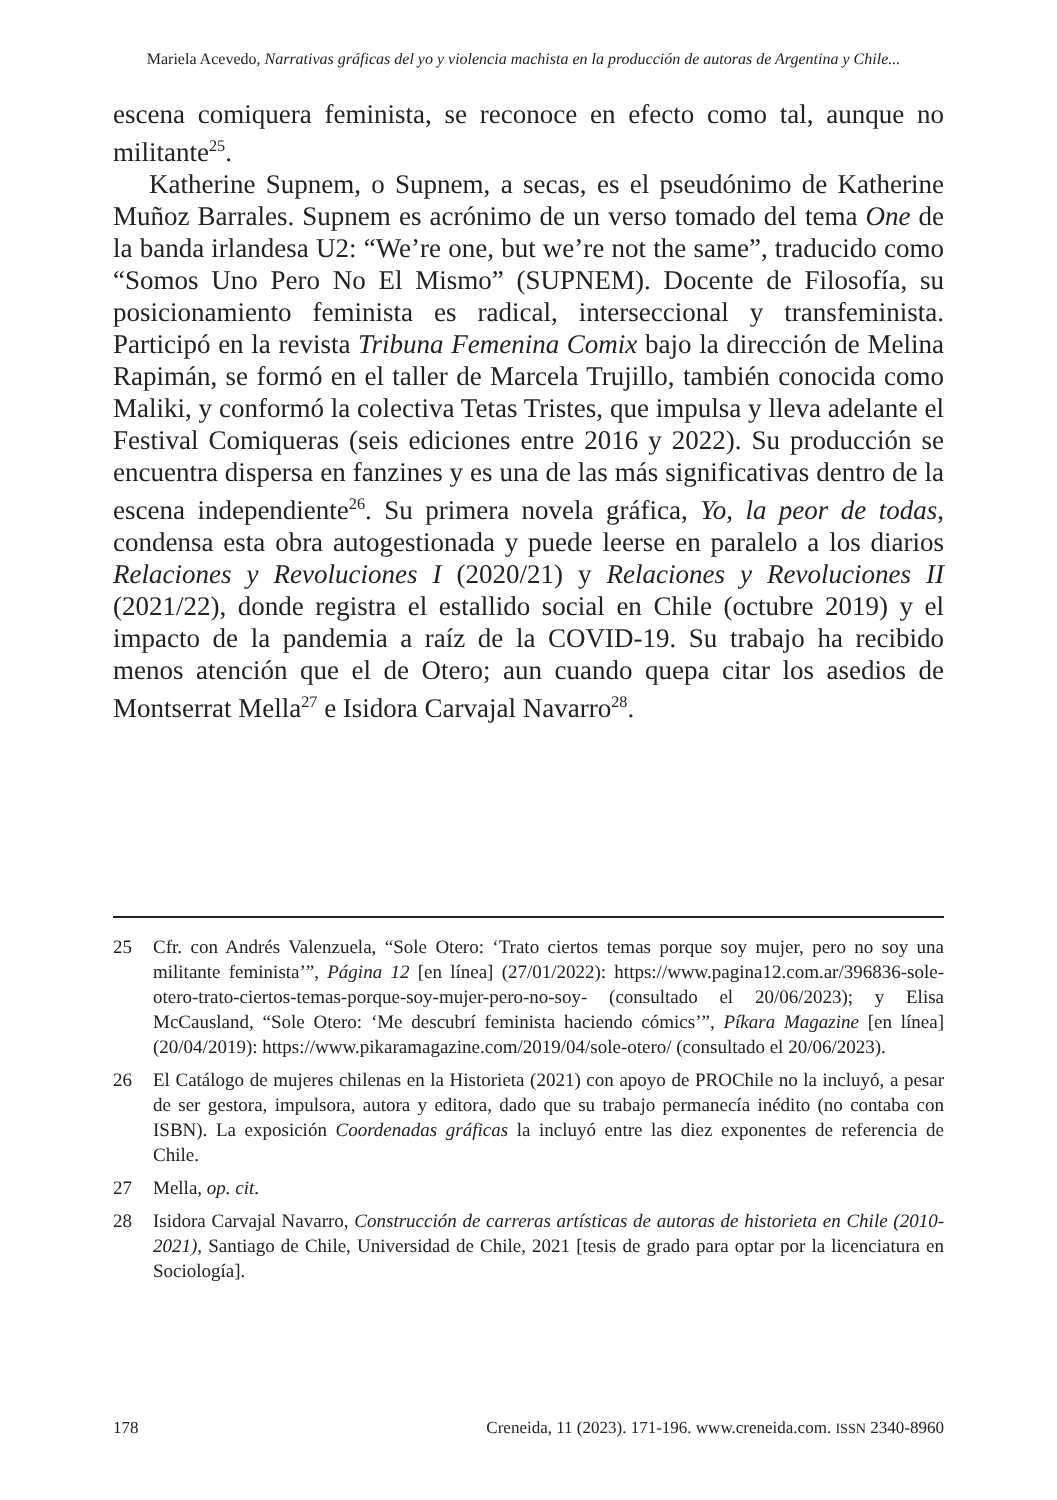Mariela Acevedo, Narrativas gráficas del yo y violencia machista en la producción de autoras de Argentina y Chile...
escena comiquera feminista, se reconoce en efecto como tal, aunque no militante<sup>25</sup>.
Katherine Supnem, o Supnem, a secas, es el pseudónimo de Katherine Muñoz Barrales. Supnem es acrónimo de un verso tomado del tema One de la banda irlandesa U2: “We’re one, but we’re not the same”, traducido como “Somos Uno Pero No El Mismo” (SUPNEM). Docente de Filosofía, su posicionamiento feminista es radical, interseccional y transfeminista. Participó en la revista Tribuna Femenina Comix bajo la dirección de Melina Rapimán, se formó en el taller de Marcela Trujillo, también conocida como Maliki, y conformó la colectiva Tetas Tristes, que impulsa y lleva adelante el Festival Comiqueras (seis ediciones entre 2016 y 2022). Su producción se encuentra dispersa en fanzines y es una de las más significativas dentro de la escena independiente<sup>26</sup>. Su primera novela gráfica, Yo, la peor de todas, condensa esta obra autogestionada y puede leerse en paralelo a los diarios Relaciones y Revoluciones I (2020/21) y Relaciones y Revoluciones II (2021/22), donde registra el estallido social en Chile (octubre 2019) y el impacto de la pandemia a raíz de la COVID-19. Su trabajo ha recibido menos atención que el de Otero; aun cuando quepa citar los asedios de Montserrat Mella<sup>27</sup> e Isidora Carvajal Navarro<sup>28</sup>.
25 Cfr. con Andrés Valenzuela, “Sole Otero: ‘Trato ciertos temas porque soy mujer, pero no soy una militante feminista’”, Página 12 [en línea] (27/01/2022): https://www.pagina12.com.ar/396836-sole-otero-trato-ciertos-temas-porque-soy-mujer-pero-no-soy- (consultado el 20/06/2023); y Elisa McCausland, “Sole Otero: ‘Me descubrí feminista haciendo cómics’”, Píkara Magazine [en línea] (20/04/2019): https://www.pikaramagazine.com/2019/04/sole-otero/ (consultado el 20/06/2023).
26 El Catálogo de mujeres chilenas en la Historieta (2021) con apoyo de PROChile no la incluyó, a pesar de ser gestora, impulsora, autora y editora, dado que su trabajo permanecía inédito (no contaba con ISBN). La exposición Coordenadas gráficas la incluyó entre las diez exponentes de referencia de Chile.
27 Mella, op. cit.
28 Isidora Carvajal Navarro, Construcción de carreras artísticas de autoras de historieta en Chile (2010-2021), Santiago de Chile, Universidad de Chile, 2021 [tesis de grado para optar por la licenciatura en Sociología].
178 Creneida, 11 (2023). 171-196. www.creneida.com. ISSN 2340-8960